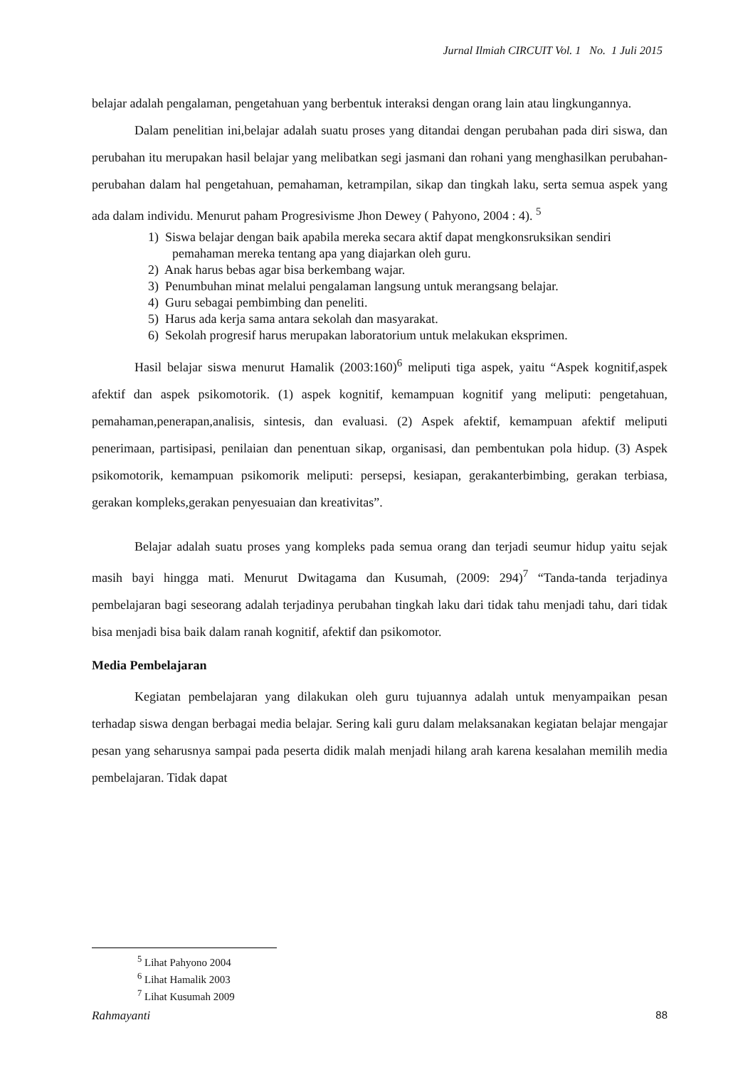Jurnal Ilmiah CIRCUIT Vol. 1 No. 1 Juli 2015
belajar adalah pengalaman, pengetahuan yang berbentuk interaksi dengan orang lain atau lingkungannya.
Dalam penelitian ini,belajar adalah suatu proses yang ditandai dengan perubahan pada diri siswa, dan perubahan itu merupakan hasil belajar yang melibatkan segi jasmani dan rohani yang menghasilkan perubahan-perubahan dalam hal pengetahuan, pemahaman, ketrampilan, sikap dan tingkah laku, serta semua aspek yang ada dalam individu. Menurut paham Progresivisme Jhon Dewey ( Pahyono, 2004 : 4). <sup>5</sup>
1) Siswa belajar dengan baik apabila mereka secara aktif dapat mengkonsruksikan sendiri pemahaman mereka tentang apa yang diajarkan oleh guru.
2) Anak harus bebas agar bisa berkembang wajar.
3) Penumbuhan minat melalui pengalaman langsung untuk merangsang belajar.
4) Guru sebagai pembimbing dan peneliti.
5) Harus ada kerja sama antara sekolah dan masyarakat.
6) Sekolah progresif harus merupakan laboratorium untuk melakukan eksprimen.
Hasil belajar siswa menurut Hamalik (2003:160)<sup>6</sup> meliputi tiga aspek, yaitu “Aspek kognitif,aspek afektif dan aspek psikomotorik. (1) aspek kognitif, kemampuan kognitif yang meliputi: pengetahuan, pemahaman,penerapan,analisis, sintesis, dan evaluasi. (2) Aspek afektif, kemampuan afektif meliputi penerimaan, partisipasi, penilaian dan penentuan sikap, organisasi, dan pembentukan pola hidup. (3) Aspek psikomotorik, kemampuan psikomorik meliputi: persepsi, kesiapan, gerakanterbimbing, gerakan terbiasa, gerakan kompleks,gerakan penyesuaian dan kreativitas”.
Belajar adalah suatu proses yang kompleks pada semua orang dan terjadi seumur hidup yaitu sejak masih bayi hingga mati. Menurut Dwitagama dan Kusumah, (2009: 294)<sup>7</sup> “Tanda-tanda terjadinya pembelajaran bagi seseorang adalah terjadinya perubahan tingkah laku dari tidak tahu menjadi tahu, dari tidak bisa menjadi bisa baik dalam ranah kognitif, afektif dan psikomotor.
Media Pembelajaran
Kegiatan pembelajaran yang dilakukan oleh guru tujuannya adalah untuk menyampaikan pesan terhadap siswa dengan berbagai media belajar. Sering kali guru dalam melaksanakan kegiatan belajar mengajar pesan yang seharusnya sampai pada peserta didik malah menjadi hilang arah karena kesalahan memilih media pembelajaran. Tidak dapat
<sup>5</sup> Lihat Pahyono 2004
<sup>6</sup> Lihat Hamalik 2003
<sup>7</sup> Lihat Kusumah 2009
Rahmayanti 88